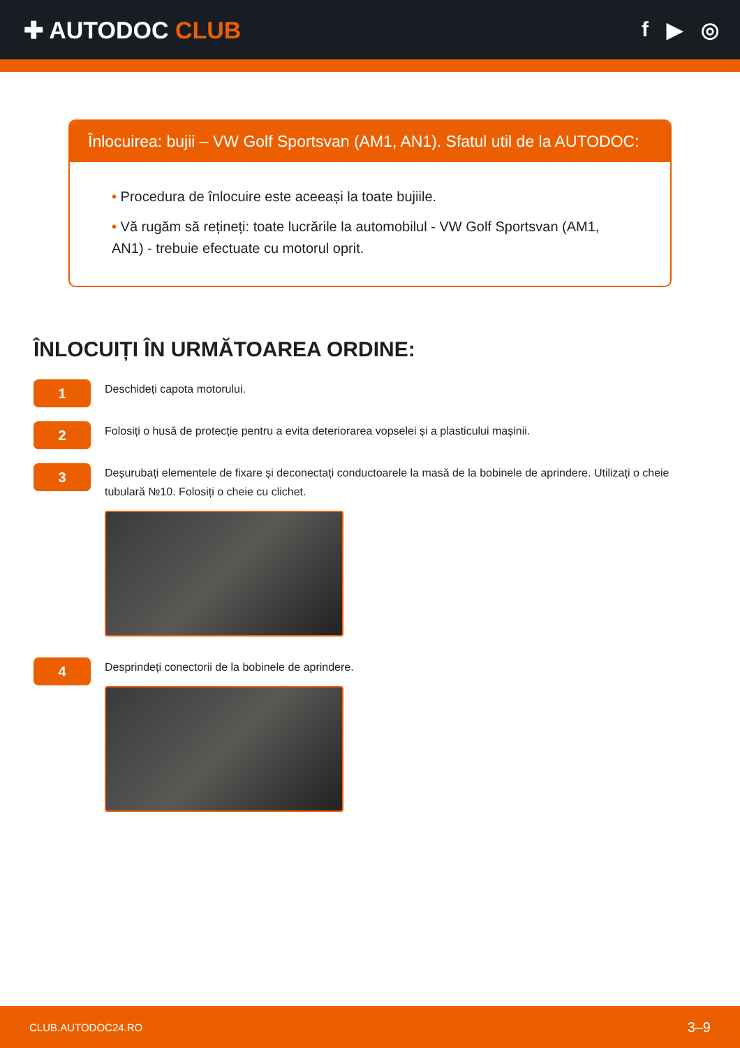✚ AUTODOC CLUB f ▶ ◎
Înlocuirea: bujii – VW Golf Sportsvan (AM1, AN1). Sfatul util de la AUTODOC:
• Procedura de înlocuire este aceeași la toate bujiile.
• Vă rugăm să rețineți: toate lucrările la automobilul - VW Golf Sportsvan (AM1, AN1) - trebuie efectuate cu motorul oprit.
ÎNLOCUIȚI ÎN URMĂTOAREA ORDINE:
1
Deschideți capota motorului.
2
Folosiți o husă de protecție pentru a evita deteriorarea vopselei și a plasticului mașinii.
3
Deșurubați elementele de fixare și deconectați conductoarele la masă de la bobinele de aprindere. Utilizați o cheie tubulară №10. Folosiți o cheie cu clichet.
4
Desprindeți conectorii de la bobinele de aprindere.
CLUB.AUTODOC24.RO 3–9